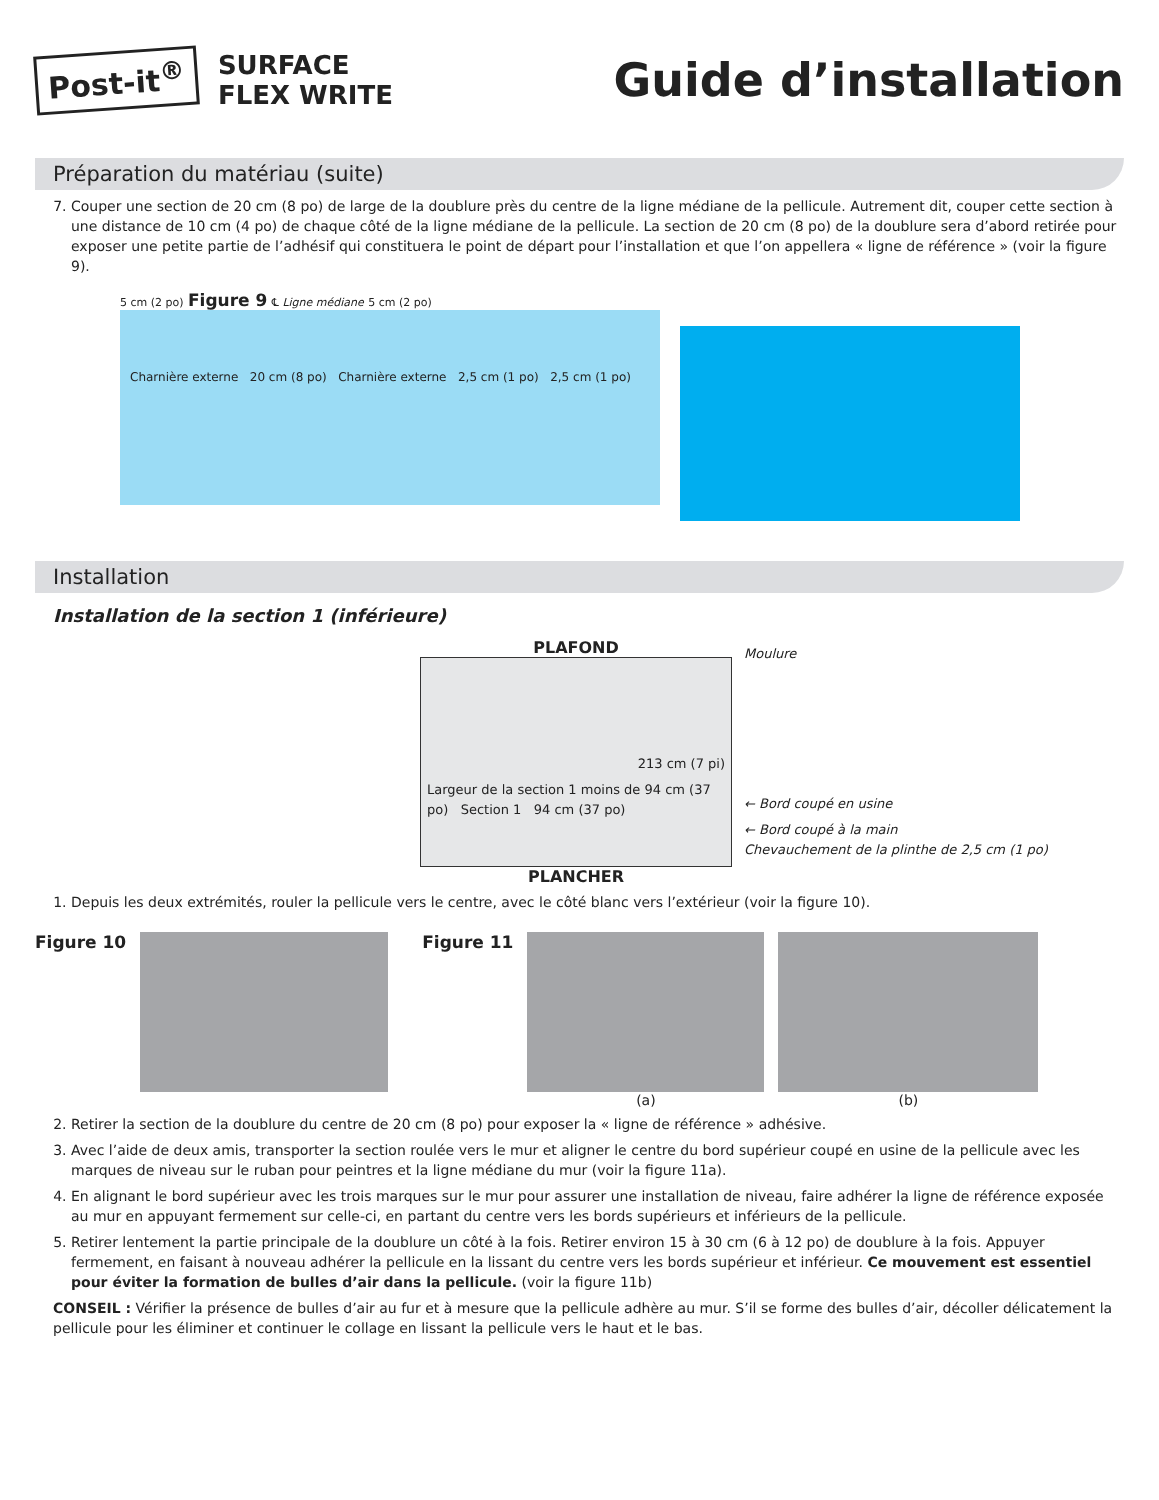Post-it<sup>®</sup>
SURFACE
FLEX WRITE
Guide d’installation
Préparation du matériau (suite)
7. Couper une section de 20 cm (8 po) de large de la doublure près du centre de la ligne médiane de la pellicule. Autrement dit, couper cette section à une distance de 10 cm (4 po) de chaque côté de la ligne médiane de la pellicule. La section de 20 cm (8 po) de la doublure sera d’abord retirée pour exposer une petite partie de l’adhésif qui constituera le point de départ pour l’installation et que l’on appellera « ligne de référence » (voir la figure 9).
5 cm (2 po) Figure 9 ℄ Ligne médiane 5 cm (2 po)
Charnière externe 20 cm (8 po) Charnière externe 2,5 cm (1 po) 2,5 cm (1 po)
Installation
Installation de la section 1 (inférieure)
PLAFOND
213 cm (7 pi)
Largeur de la section 1 moins de 94 cm (37 po) Section 1 94 cm (37 po)
PLANCHER
Moulure
← Bord coupé en usine
← Bord coupé à la main
Chevauchement de la plinthe de 2,5 cm (1 po)
1. Depuis les deux extrémités, rouler la pellicule vers le centre, avec le côté blanc vers l’extérieur (voir la figure 10).
Figure 10 Figure 11
(a) (b)
2. Retirer la section de la doublure du centre de 20 cm (8 po) pour exposer la « ligne de référence » adhésive.
3. Avec l’aide de deux amis, transporter la section roulée vers le mur et aligner le centre du bord supérieur coupé en usine de la pellicule avec les marques de niveau sur le ruban pour peintres et la ligne médiane du mur (voir la figure 11a).
4. En alignant le bord supérieur avec les trois marques sur le mur pour assurer une installation de niveau, faire adhérer la ligne de référence exposée au mur en appuyant fermement sur celle-ci, en partant du centre vers les bords supérieurs et inférieurs de la pellicule.
5. Retirer lentement la partie principale de la doublure un côté à la fois. Retirer environ 15 à 30 cm (6 à 12 po) de doublure à la fois. Appuyer fermement, en faisant à nouveau adhérer la pellicule en la lissant du centre vers les bords supérieur et inférieur. Ce mouvement est essentiel pour éviter la formation de bulles d’air dans la pellicule. (voir la figure 11b)
CONSEIL : Vérifier la présence de bulles d’air au fur et à mesure que la pellicule adhère au mur. S’il se forme des bulles d’air, décoller délicatement la pellicule pour les éliminer et continuer le collage en lissant la pellicule vers le haut et le bas.